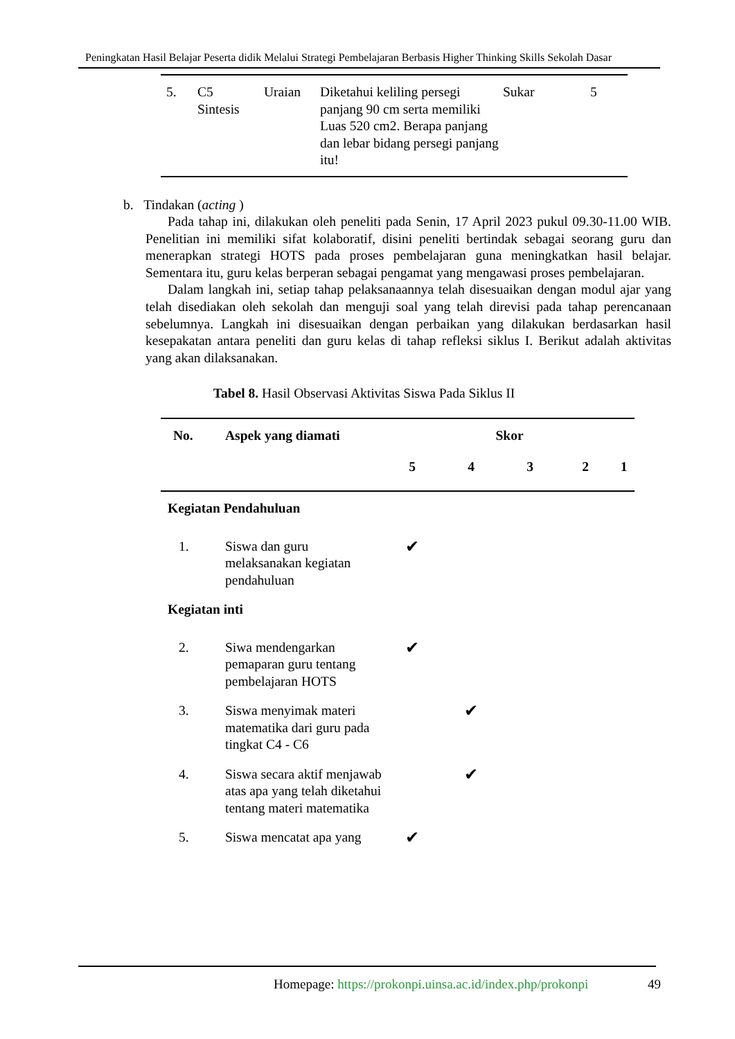Peningkatan Hasil Belajar Peserta didik Melalui Strategi Pembelajaran Berbasis Higher Thinking Skills Sekolah Dasar
| | 5. | C5 Sintesis | Uraian | Diketahui keliling persegi panjang 90 cm serta memiliki Luas 520 cm2. Berapa panjang dan lebar bidang persegi panjang itu! | Sukar | 5 |
b. Tindakan (acting )
Pada tahap ini, dilakukan oleh peneliti pada Senin, 17 April 2023 pukul 09.30-11.00 WIB. Penelitian ini memiliki sifat kolaboratif, disini peneliti bertindak sebagai seorang guru dan menerapkan strategi HOTS pada proses pembelajaran guna meningkatkan hasil belajar. Sementara itu, guru kelas berperan sebagai pengamat yang mengawasi proses pembelajaran.
Dalam langkah ini, setiap tahap pelaksanaannya telah disesuaikan dengan modul ajar yang telah disediakan oleh sekolah dan menguji soal yang telah direvisi pada tahap perencanaan sebelumnya. Langkah ini disesuaikan dengan perbaikan yang dilakukan berdasarkan hasil kesepakatan antara peneliti dan guru kelas di tahap refleksi siklus I. Berikut adalah aktivitas yang akan dilaksanakan.
Tabel 8. Hasil Observasi Aktivitas Siswa Pada Siklus II
| No. | Aspek yang diamati | Skor | | | | |
| --- | --- | --- | --- | --- | --- | --- |
| | | 5 | 4 | 3 | 2 | 1 |
| Kegiatan Pendahuluan | | | | | | |
| 1. | Siswa dan guru melaksanakan kegiatan pendahuluan | ✔ | | | | |
| Kegiatan inti | | | | | | |
| 2. | Siwa mendengarkan pemaparan guru tentang pembelajaran HOTS | ✔ | | | | |
| 3. | Siswa menyimak materi matematika dari guru pada tingkat C4 - C6 | | ✔ | | | |
| 4. | Siswa secara aktif menjawab atas apa yang telah diketahui tentang materi matematika | | ✔ | | | |
| 5. | Siswa mencatat apa yang | ✔ | | | | |
Homepage: https://prokonpi.uinsa.ac.id/index.php/prokonpi
49